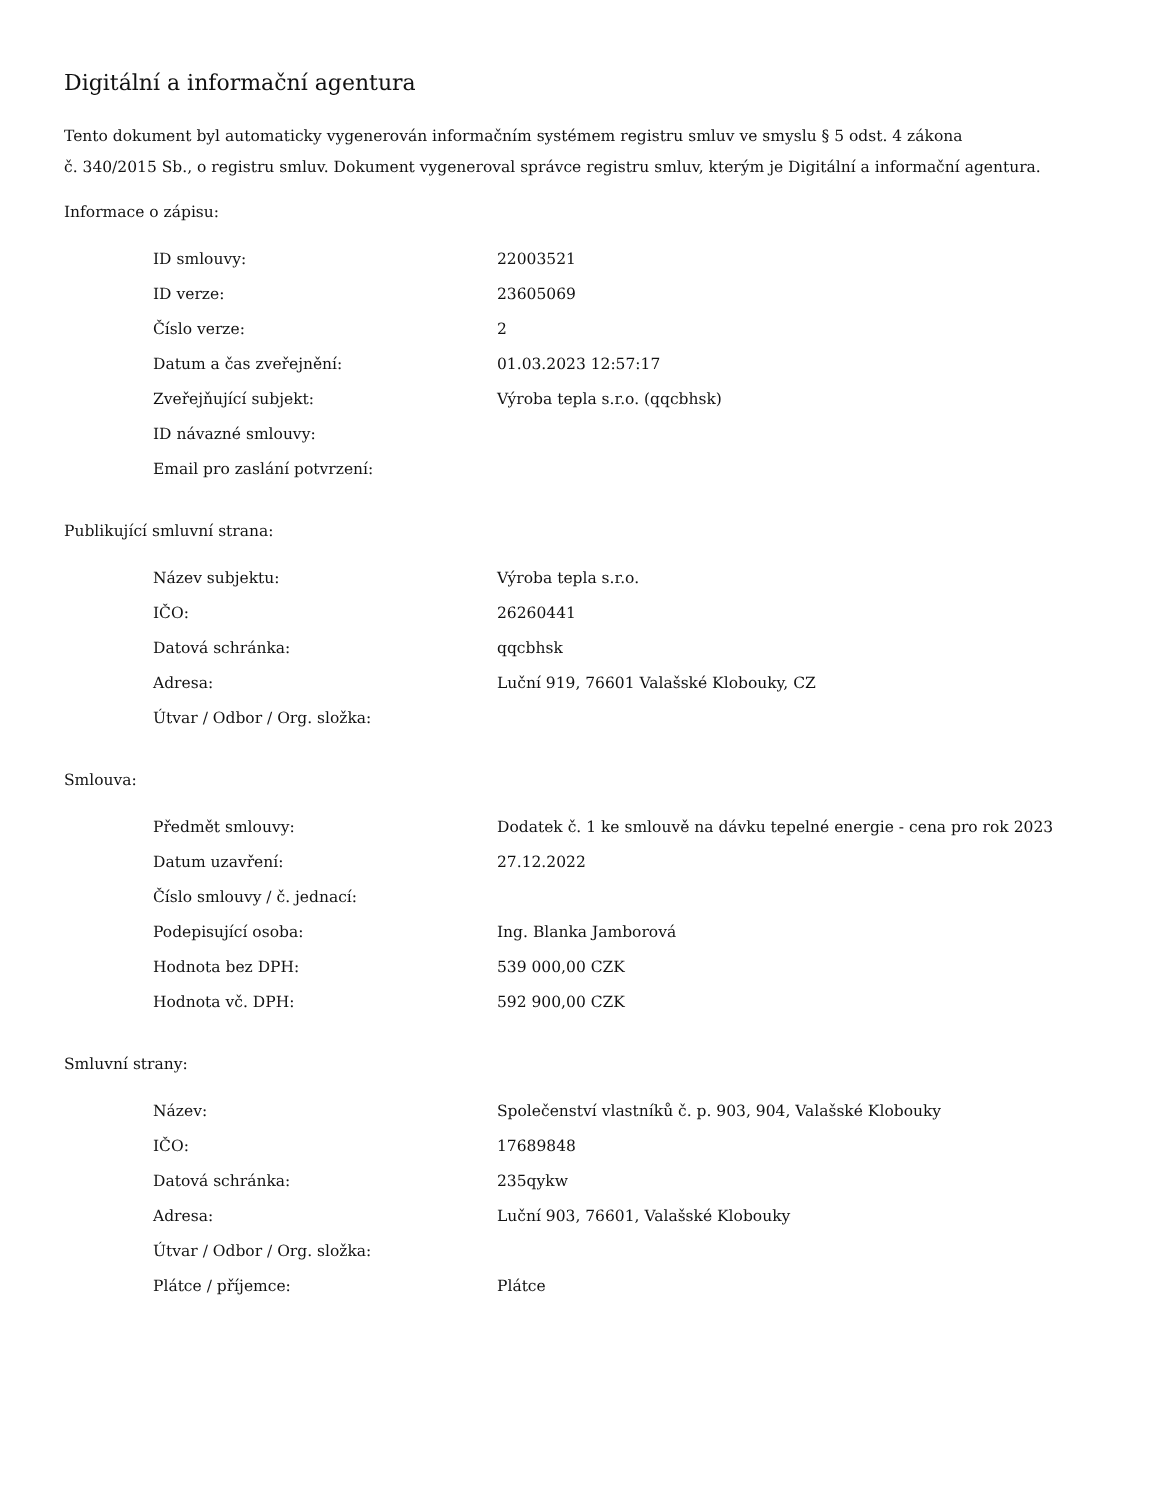Digitální a informační agentura
Tento dokument byl automaticky vygenerován informačním systémem registru smluv ve smyslu § 5 odst. 4 zákona
č. 340/2015 Sb., o registru smluv. Dokument vygeneroval správce registru smluv, kterým je Digitální a informační agentura.
Informace o zápisu:
| ID smlouvy: | 22003521 |
| ID verze: | 23605069 |
| Číslo verze: | 2 |
| Datum a čas zveřejnění: | 01.03.2023 12:57:17 |
| Zveřejňující subjekt: | Výroba tepla s.r.o. (qqcbhsk) |
| ID návazné smlouvy: | |
| Email pro zaslání potvrzení: | |
Publikující smluvní strana:
| Název subjektu: | Výroba tepla s.r.o. |
| IČO: | 26260441 |
| Datová schránka: | qqcbhsk |
| Adresa: | Luční 919, 76601 Valašské Klobouky, CZ |
| Útvar / Odbor / Org. složka: | |
Smlouva:
| Předmět smlouvy: | Dodatek č. 1 ke smlouvě na dávku tepelné energie - cena pro rok 2023 |
| Datum uzavření: | 27.12.2022 |
| Číslo smlouvy / č. jednací: | |
| Podepisující osoba: | Ing. Blanka Jamborová |
| Hodnota bez DPH: | 539 000,00 CZK |
| Hodnota vč. DPH: | 592 900,00 CZK |
Smluvní strany:
| Název: | Společenství vlastníků č. p. 903, 904, Valašské Klobouky |
| IČO: | 17689848 |
| Datová schránka: | 235qykw |
| Adresa: | Luční 903, 76601, Valašské Klobouky |
| Útvar / Odbor / Org. složka: | |
| Plátce / příjemce: | Plátce |